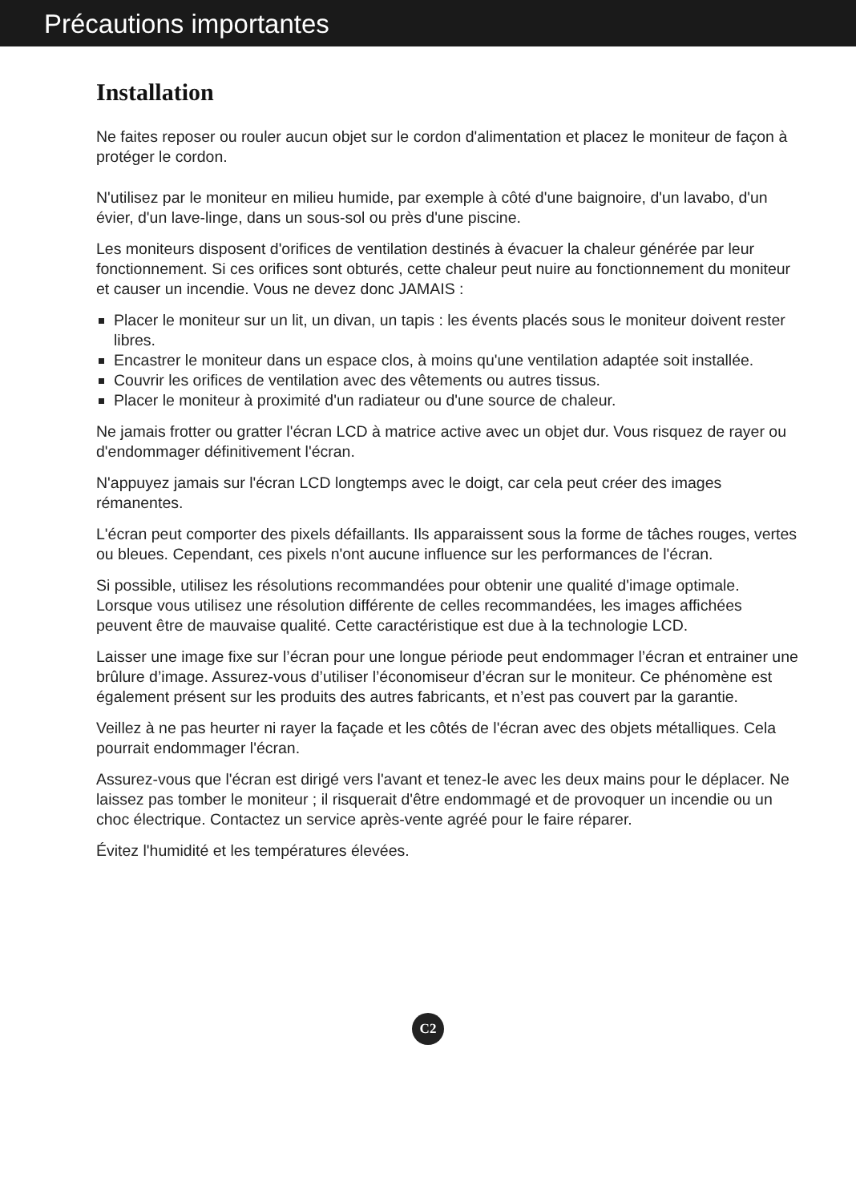Précautions importantes
Installation
Ne faites reposer ou rouler aucun objet sur le cordon d'alimentation et placez le moniteur de façon à protéger le cordon.
N'utilisez par le moniteur en milieu humide, par exemple à côté d'une baignoire, d'un lavabo, d'un évier, d'un lave-linge, dans un sous-sol ou près d'une piscine.
Les moniteurs disposent d'orifices de ventilation destinés à évacuer la chaleur générée par leur fonctionnement. Si ces orifices sont obturés, cette chaleur peut nuire au fonctionnement du moniteur et causer un incendie. Vous ne devez donc JAMAIS :
Placer le moniteur sur un lit, un divan, un tapis : les évents placés sous le moniteur doivent rester libres.
Encastrer le moniteur dans un espace clos, à moins qu'une ventilation adaptée soit installée.
Couvrir les orifices de ventilation avec des vêtements ou autres tissus.
Placer le moniteur à proximité d'un radiateur ou d'une source de chaleur.
Ne jamais frotter ou gratter l'écran LCD à matrice active avec un objet dur. Vous risquez de rayer ou d'endommager définitivement l'écran.
N'appuyez jamais sur l'écran LCD longtemps avec le doigt, car cela peut créer des images rémanentes.
L'écran peut comporter des pixels défaillants. Ils apparaissent sous la forme de tâches rouges, vertes ou bleues. Cependant, ces pixels n'ont aucune influence sur les performances de l'écran.
Si possible, utilisez les résolutions recommandées pour obtenir une qualité d'image optimale. Lorsque vous utilisez une résolution différente de celles recommandées, les images affichées peuvent être de mauvaise qualité. Cette caractéristique est due à la technologie LCD.
Laisser une image fixe sur l’écran pour une longue période peut endommager l’écran et entrainer une brûlure d’image. Assurez-vous d’utiliser l’économiseur d’écran sur le moniteur. Ce phénomène est également présent sur les produits des autres fabricants, et n’est pas couvert par la garantie.
Veillez à ne pas heurter ni rayer la façade et les côtés de l'écran avec des objets métalliques. Cela pourrait endommager l'écran.
Assurez-vous que l'écran est dirigé vers l'avant et tenez-le avec les deux mains pour le déplacer. Ne laissez pas tomber le moniteur ; il risquerait d'être endommagé et de provoquer un incendie ou un choc électrique. Contactez un service après-vente agréé pour le faire réparer.
Évitez l'humidité et les températures élevées.
C2